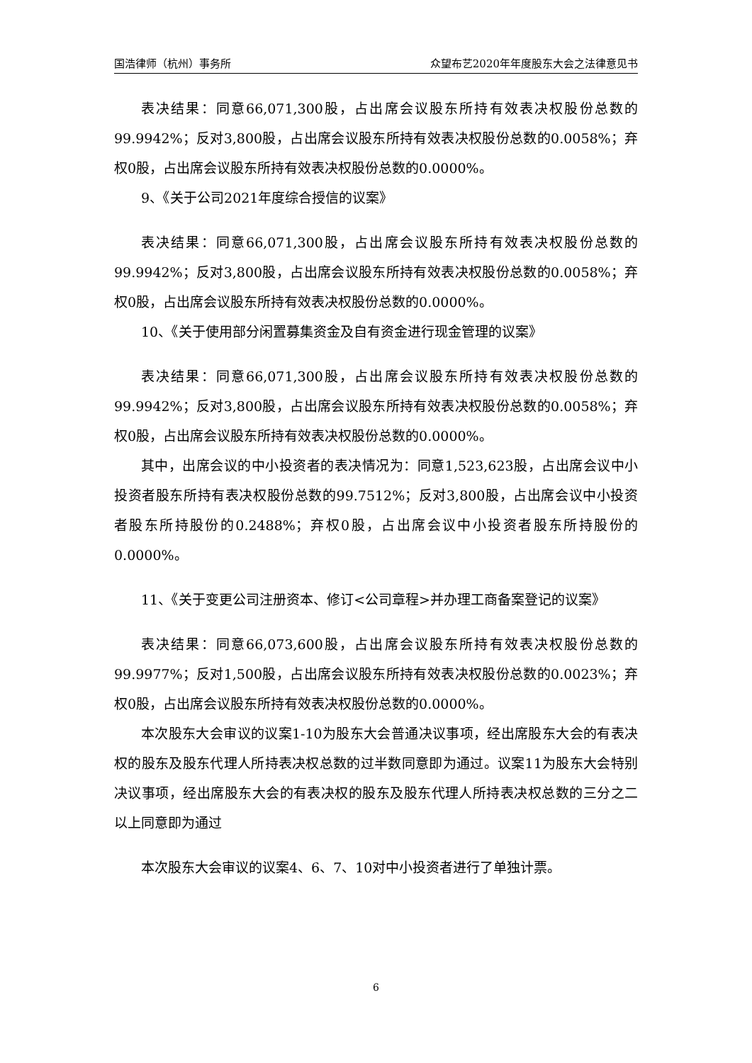国浩律师（杭州）事务所 众望布艺2020年年度股东大会之法律意见书
表决结果：同意66,071,300股，占出席会议股东所持有效表决权股份总数的99.9942%；反对3,800股，占出席会议股东所持有效表决权股份总数的0.0058%；弃权0股，占出席会议股东所持有效表决权股份总数的0.0000%。
9、《关于公司2021年度综合授信的议案》
表决结果：同意66,071,300股，占出席会议股东所持有效表决权股份总数的99.9942%；反对3,800股，占出席会议股东所持有效表决权股份总数的0.0058%；弃权0股，占出席会议股东所持有效表决权股份总数的0.0000%。
10、《关于使用部分闲置募集资金及自有资金进行现金管理的议案》
表决结果：同意66,071,300股，占出席会议股东所持有效表决权股份总数的99.9942%；反对3,800股，占出席会议股东所持有效表决权股份总数的0.0058%；弃权0股，占出席会议股东所持有效表决权股份总数的0.0000%。
其中，出席会议的中小投资者的表决情况为：同意1,523,623股，占出席会议中小投资者股东所持有表决权股份总数的99.7512%；反对3,800股，占出席会议中小投资者股东所持股份的0.2488%；弃权0股，占出席会议中小投资者股东所持股份的0.0000%。
11、《关于变更公司注册资本、修订<公司章程>并办理工商备案登记的议案》
表决结果：同意66,073,600股，占出席会议股东所持有效表决权股份总数的99.9977%；反对1,500股，占出席会议股东所持有效表决权股份总数的0.0023%；弃权0股，占出席会议股东所持有效表决权股份总数的0.0000%。
本次股东大会审议的议案1-10为股东大会普通决议事项，经出席股东大会的有表决权的股东及股东代理人所持表决权总数的过半数同意即为通过。议案11为股东大会特别决议事项，经出席股东大会的有表决权的股东及股东代理人所持表决权总数的三分之二以上同意即为通过
本次股东大会审议的议案4、6、7、10对中小投资者进行了单独计票。
6